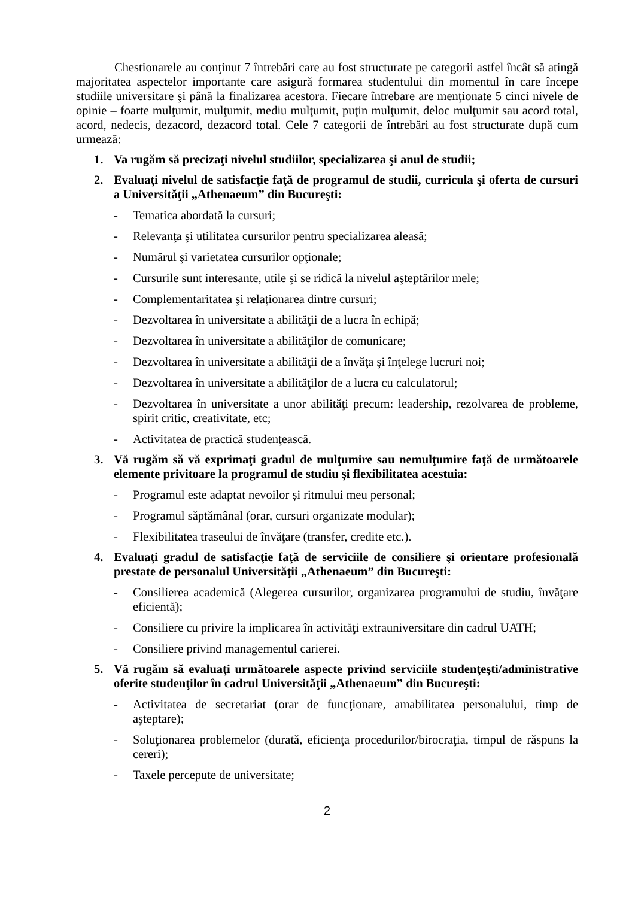Chestionarele au conţinut 7 întrebări care au fost structurate pe categorii astfel încât să atingă majoritatea aspectelor importante care asigură formarea studentului din momentul în care începe studiile universitare şi până la finalizarea acestora. Fiecare întrebare are menţionate 5 cinci nivele de opinie – foarte mulţumit, mulţumit, mediu mulţumit, puţin mulţumit, deloc mulţumit sau acord total, acord, nedecis, dezacord, dezacord total. Cele 7 categorii de întrebări au fost structurate după cum urmează:
1. Va rugăm să precizaţi nivelul studiilor, specializarea şi anul de studii;
2. Evaluaţi nivelul de satisfacţie faţă de programul de studii, curricula şi oferta de cursuri a Universităţii „Athenaeum” din Bucureşti:
- Tematica abordată la cursuri;
- Relevanţa şi utilitatea cursurilor pentru specializarea aleasă;
- Numărul şi varietatea cursurilor opţionale;
- Cursurile sunt interesante, utile şi se ridică la nivelul aşteptărilor mele;
- Complementaritatea şi relaţionarea dintre cursuri;
- Dezvoltarea în universitate a abilităţii de a lucra în echipă;
- Dezvoltarea în universitate a abilităţilor de comunicare;
- Dezvoltarea în universitate a abilităţii de a învăţa şi înţelege lucruri noi;
- Dezvoltarea în universitate a abilităţilor de a lucra cu calculatorul;
- Dezvoltarea în universitate a unor abilităţi precum: leadership, rezolvarea de probleme, spirit critic, creativitate, etc;
- Activitatea de practică studenţească.
3. Vă rugăm să vă exprimaţi gradul de mulţumire sau nemulţumire faţă de următoarele elemente privitoare la programul de studiu şi flexibilitatea acestuia:
- Programul este adaptat nevoilor și ritmului meu personal;
- Programul săptămânal (orar, cursuri organizate modular);
- Flexibilitatea traseului de învăţare (transfer, credite etc.).
4. Evaluaţi gradul de satisfacţie faţă de serviciile de consiliere şi orientare profesională prestate de personalul Universităţii „Athenaeum” din Bucureşti:
- Consilierea academică (Alegerea cursurilor, organizarea programului de studiu, învăţare eficientă);
- Consiliere cu privire la implicarea în activităţi extrauniversitare din cadrul UATH;
- Consiliere privind managementul carierei.
5. Vă rugăm să evaluaţi următoarele aspecte privind serviciile studenţeşti/administrative oferite studenţilor în cadrul Universităţii „Athenaeum” din Bucureşti:
- Activitatea de secretariat (orar de funcţionare, amabilitatea personalului, timp de aşteptare);
- Soluţionarea problemelor (durată, eficienţa procedurilor/birocraţia, timpul de răspuns la cereri);
- Taxele percepute de universitate;
2